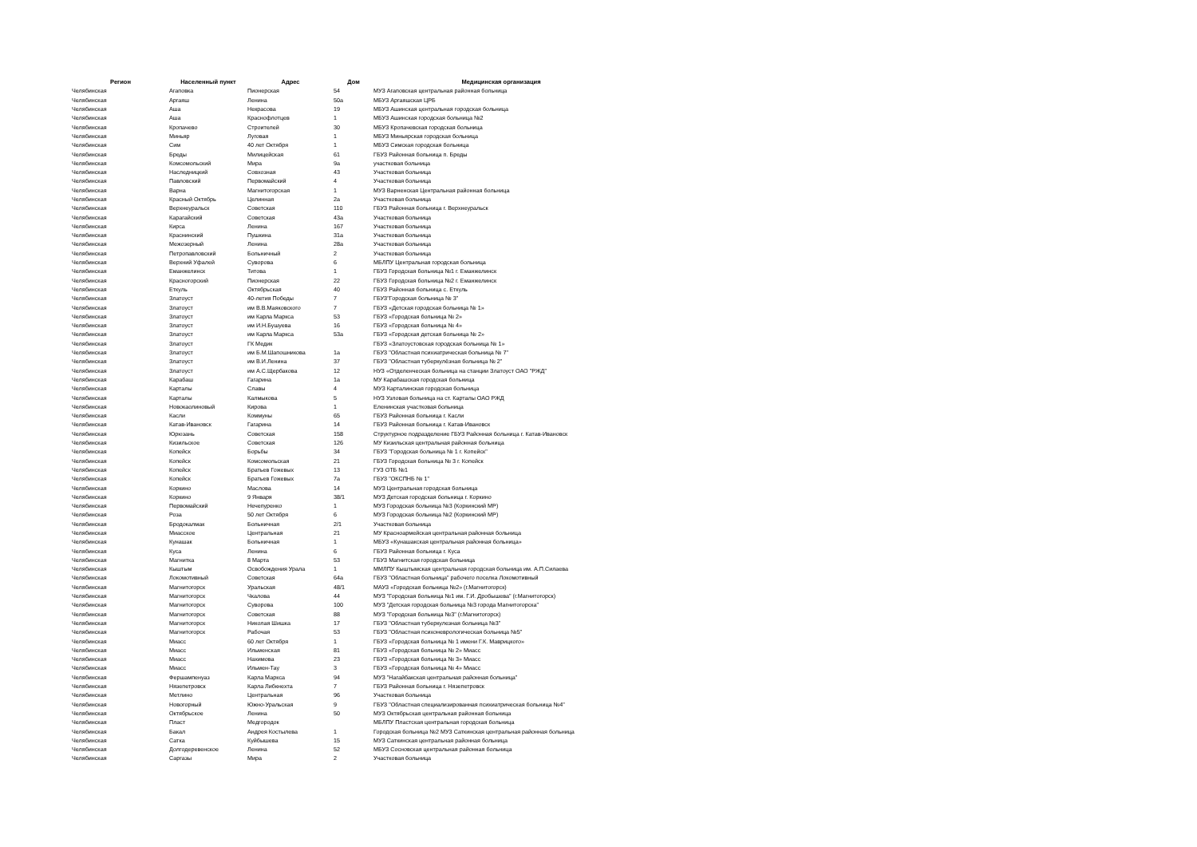| Регион | Населенный пункт | Адрес | Дом | Медицинская организация |
| --- | --- | --- | --- | --- |
| Челябинская | Агаповка | Пионерская | 54 | МУЗ Агаповская центральная районная больница |
| Челябинская | Аргаяш | Ленина | 50а | МБУЗ Аргаяшская ЦРБ |
| Челябинская | Аша | Некрасова | 19 | МБУЗ Ашинская центральная городская больница |
| Челябинская | Аша | Краснофлотцев | 1 | МБУЗ Ашинская городская больница №2 |
| Челябинская | Кропачево | Строителей | 30 | МБУЗ Кропачевская городская больница |
| Челябинская | Миньяр | Луговая | 1 | МБУЗ Миньярская городская больница |
| Челябинская | Сим | 40 лет Октября | 1 | МБУЗ Симская городская больница |
| Челябинская | Бреды | Милицейская | 61 | ГБУЗ Районная больница п. Бреды |
| Челябинская | Комсомольский | Мира | 9а | участковая больница |
| Челябинская | Наследницкий | Совхозная | 43 | Участковая больница |
| Челябинская | Павловский | Первомайский | 4 | Участковая больница |
| Челябинская | Варна | Магнитогорская | 1 | МУЗ Варненская Центральная районная больница |
| Челябинская | Красный Октябрь | Целинная | 2а | Участковая больница |
| Челябинская | Верхнеуральск | Советская | 110 | ГБУЗ Районная больница г. Верхнеуральск |
| Челябинская | Карагайский | Советская | 43а | Участковая больница |
| Челябинская | Кирса | Ленина | 167 | Участковая больница |
| Челябинская | Краснинский | Пушкина | 31а | Участковая больница |
| Челябинская | Межозерный | Ленина | 28а | Участковая больница |
| Челябинская | Петропавловский | Больничный | 2 | Участковая больница |
| Челябинская | Верхний Уфалей | Суворова | 6 | МБЛПУ Центральная городская больница |
| Челябинская | Еманжелинск | Титова | 1 | ГБУЗ Городская больница №1 г. Еманжелинск |
| Челябинская | Красногорский | Пионерская | 22 | ГБУЗ Городская больница №2 г. Еманжелинск |
| Челябинская | Еткуль | Октябрьская | 40 | ГБУЗ Районная больница с. Еткуль |
| Челябинская | Златоуст | 40-летия Победы | 7 | ГБУЗ"Городская больница № 3" |
| Челябинская | Златоуст | им В.В.Маяковского | 7 | ГБУЗ «Детская городская больница № 1» |
| Челябинская | Златоуст | им Карла Маркса | 53 | ГБУЗ «Городская больница № 2» |
| Челябинская | Златоуст | им И.Н.Бушуева | 16 | ГБУЗ «Городская больница № 4» |
| Челябинская | Златоуст | им Карла Маркса | 53а | ГБУЗ «Городская детская больница № 2» |
| Челябинская | Златоуст | ГК Медик | | ГБУЗ «Златоустовская городская больница № 1» |
| Челябинская | Златоуст | им Б.М.Шапошникова | 1а | ГБУЗ "Областная психиатрическая больница № 7" |
| Челябинская | Златоуст | им В.И.Ленина | 37 | ГБУЗ "Областная туберкулёзная больница № 2" |
| Челябинская | Златоуст | им А.С.Щербакова | 12 | НУЗ «Отделенческая больница на станции Златоуст ОАО "РЖД" |
| Челябинская | Карабаш | Гагарина | 1а | МУ Карабашская городская больница |
| Челябинская | Карталы | Славы | 4 | МУЗ Карталинская городская больница |
| Челябинская | Карталы | Калмыкова | 5 | НУЗ Узловая больница на ст. Карталы ОАО РЖД |
| Челябинская | Новокаолиновый | Кирова | 1 | Еленинская участковая больница |
| Челябинская | Касли | Коммуны | 65 | ГБУЗ Районная больница г. Касли |
| Челябинская | Катав-Ивановск | Гагарина | 14 | ГБУЗ Районная больница г. Катав-Ивановск |
| Челябинская | Юрюзань | Советская | 158 | Структурное подразделение ГБУЗ Районная больница г. Катав-Ивановск |
| Челябинская | Кизильское | Советская | 126 | МУ Кизильская центральная районная больница |
| Челябинская | Копейск | Борьбы | 34 | ГБУЗ "Городская больница № 1 г. Копейск" |
| Челябинская | Копейск | Комсомольская | 21 | ГБУЗ Городская больница № 3 г. Копейск |
| Челябинская | Копейск | Братьев Гожевых | 13 | ГУЗ ОТБ №1 |
| Челябинская | Копейск | Братьев Гожевых | 7а | ГБУЗ "ОКСПНБ № 1" |
| Челябинская | Коркино | Маслова | 14 | МУЗ Центральная городская больница |
| Челябинская | Коркино | 9 Января | 38/1 | МУЗ Детская городская больница г. Коркино |
| Челябинская | Первомайский | Нечепуренко | 1 | МУЗ Городская больница №3 (Коркинский МР) |
| Челябинская | Роза | 50 лет Октября | 6 | МУЗ Городская больница №2 (Коркинский МР) |
| Челябинская | Бродокалмак | Больничная | 2/1 | Участковая больница |
| Челябинская | Миасское | Центральная | 21 | МУ Красноармейская центральная районная больница |
| Челябинская | Кунашак | Больничная | 1 | МБУЗ «Кунашакская центральная районная больница» |
| Челябинская | Куса | Ленина | 6 | ГБУЗ Районная больница г. Куса |
| Челябинская | Магнитка | 8 Марта | 53 | ГБУЗ Магнитская городская больница |
| Челябинская | Кыштым | Освобождения Урала | 1 | ММЛПУ Кыштымская центральная городская больница им. А.П.Силаева |
| Челябинская | Локомотивный | Советская | 64а | ГБУЗ "Областная больница" рабочего поселка Локомотивный |
| Челябинская | Магнитогорск | Уральская | 48/1 | МАУЗ «Городская больница №2» (г.Магнитогорск) |
| Челябинская | Магнитогорск | Чкалова | 44 | МУЗ "Городская больница №1 им. Г.И. Дробышева" (г.Магнитогорск) |
| Челябинская | Магнитогорск | Суворова | 100 | МУЗ "Детская городская больница №3 города Магнитогорска" |
| Челябинская | Магнитогорск | Советская | 88 | МУЗ "Городская больница №3" (г.Магнитогорск) |
| Челябинская | Магнитогорск | Николая Шишка | 17 | ГБУЗ "Областная туберкулезная больница №3" |
| Челябинская | Магнитогорск | Рабочая | 53 | ГБУЗ "Областная психоневрологическая больница №5" |
| Челябинская | Миасс | 60 лет Октября | 1 | ГБУЗ «Городская больница № 1 имени Г.К. Маврицкого» |
| Челябинская | Миасс | Ильменская | 81 | ГБУЗ «Городская больница № 2» Миасс |
| Челябинская | Миасс | Нахимова | 23 | ГБУЗ «Городская больница № 3» Миасс |
| Челябинская | Миасс | Ильмен-Тау | 3 | ГБУЗ «Городская больница № 4» Миасс |
| Челябинская | Фершампенуаз | Карла Маркса | 94 | МУЗ "Нагайбакская центральная районная больница" |
| Челябинская | Нязепетровск | Карла Либкнехта | 7 | ГБУЗ Районная больница г. Нязепетровск |
| Челябинская | Метлино | Центральная | 96 | Участковая больница |
| Челябинская | Новогорный | Южно-Уральская | 9 | ГБУЗ "Областная специализированная психиатрическая больница №4" |
| Челябинская | Октябрьское | Ленина | 50 | МУЗ Октябрьская центральная районная больница |
| Челябинская | Пласт | Медгородок | | МБЛПУ Пластская центральная городская больница |
| Челябинская | Бакал | Андрея Костылева | 1 | Городская больница №2 МУЗ Саткинская центральная районная больница |
| Челябинская | Сатка | Куйбышева | 15 | МУЗ Саткинская центральная районная больница |
| Челябинская | Долгодеревенское | Ленина | 52 | МБУЗ Сосновская центральная районная больница |
| Челябинская | Саргазы | Мира | 2 | Участковая больница |